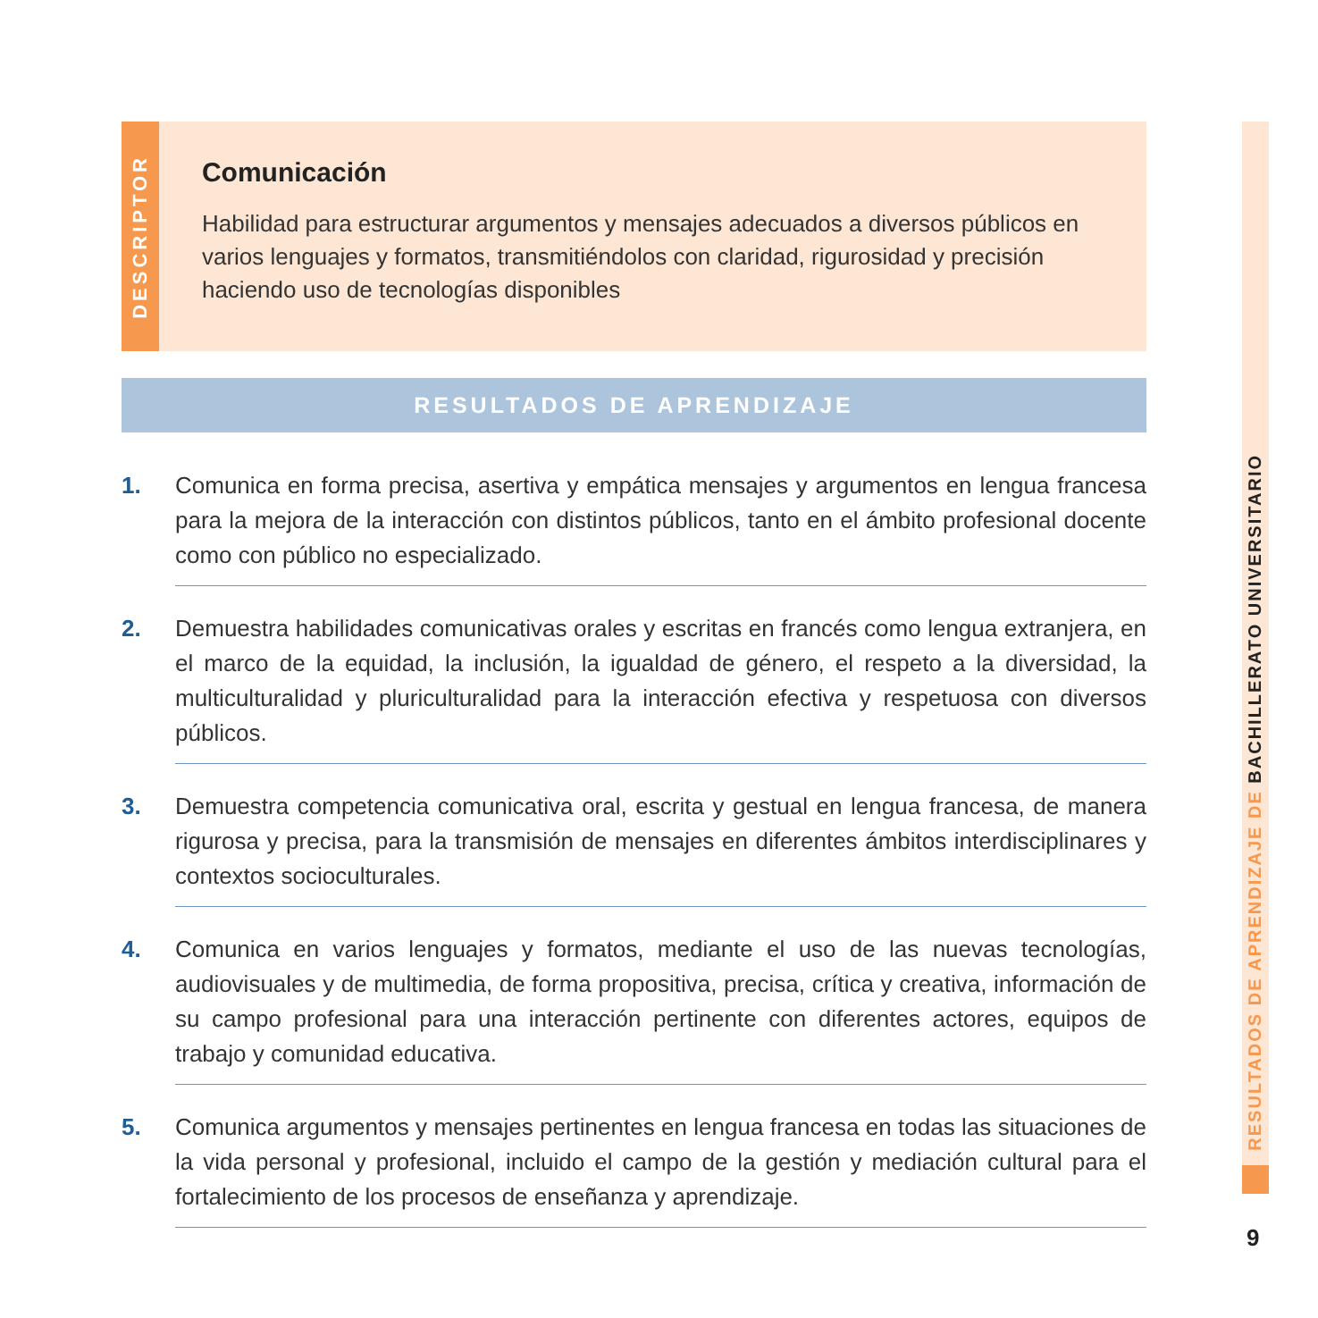DESCRIPTOR
Comunicación
Habilidad para estructurar argumentos y mensajes adecuados a diversos públicos en varios lenguajes y formatos, transmitiéndolos con claridad, rigurosidad y precisión haciendo uso de tecnologías disponibles
RESULTADOS DE APRENDIZAJE
1. Comunica en forma precisa, asertiva y empática mensajes y argumentos en lengua francesa para la mejora de la interacción con distintos públicos, tanto en el ámbito profesional docente como con público no especializado.
2. Demuestra habilidades comunicativas orales y escritas en francés como lengua extranjera, en el marco de la equidad, la inclusión, la igualdad de género, el respeto a la diversidad, la multiculturalidad y pluriculturalidad para la interacción efectiva y respetuosa con diversos públicos.
3. Demuestra competencia comunicativa oral, escrita y gestual en lengua francesa, de manera rigurosa y precisa, para la transmisión de mensajes en diferentes ámbitos interdisciplinares y contextos socioculturales.
4. Comunica en varios lenguajes y formatos, mediante el uso de las nuevas tecnologías, audiovisuales y de multimedia, de forma propositiva, precisa, crítica y creativa, información de su campo profesional para una interacción pertinente con diferentes actores, equipos de trabajo y comunidad educativa.
5. Comunica argumentos y mensajes pertinentes en lengua francesa en todas las situaciones de la vida personal y profesional, incluido el campo de la gestión y mediación cultural para el fortalecimiento de los procesos de enseñanza y aprendizaje.
RESULTADOS DE APRENDIZAJE DE BACHILLERATO UNIVERSITARIO
9